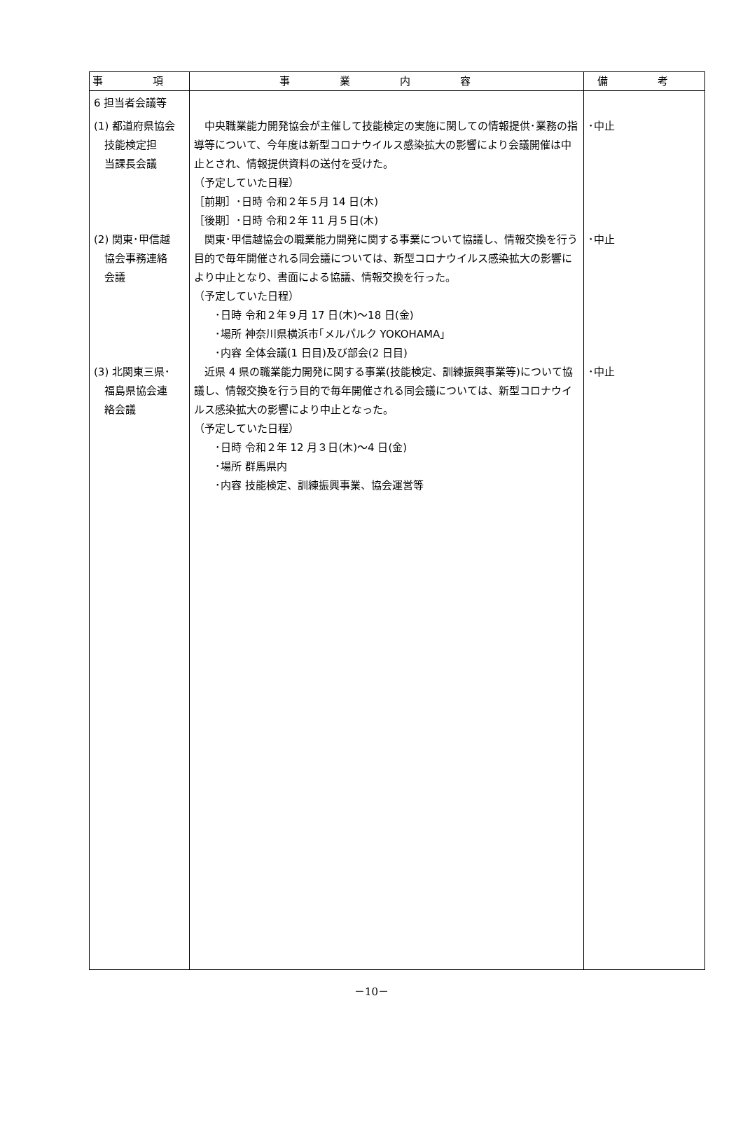| 事 項 | 事 業 内 容 | 備 考 |
| --- | --- | --- |
| 6 担当者会議等 (1) 都道府県協会 技能検定担 当課長会議 (2) 関東･甲信越 協会事務連絡 会議 (3) 北関東三県･ 福島県協会連 絡会議 | 中央職業能力開発協会が主催して技能検定の実施に関しての情報提供･業務の指導等について、今年度は新型コロナウイルス感染拡大の影響により会議開催は中止とされ、情報提供資料の送付を受けた。 （予定していた日程） ［前期］･日時 令和２年５月 14 日(木) ［後期］･日時 令和２年 11 月５日(木) 関東･甲信越協会の職業能力開発に関する事業について協議し、情報交換を行う目的で毎年開催される同会議については、新型コロナウイルス感染拡大の影響により中止となり、書面による協議、情報交換を行った。 （予定していた日程） ･日時 令和２年９月 17 日(木)～18 日(金) ･場所 神奈川県横浜市｢メルパルク YOKOHAMA｣ ･内容 全体会議(1 日目)及び部会(2 日目) 近県 4 県の職業能力開発に関する事業(技能検定、訓練振興事業等)について協議し、情報交換を行う目的で毎年開催される同会議については、新型コロナウイルス感染拡大の影響により中止となった。 （予定していた日程） ･日時 令和２年 12 月３日(木)～4 日(金) ･場所 群馬県内 ･内容 技能検定、訓練振興事業、協会運営等 | ･中止 ･中止 ･中止 |
－10－